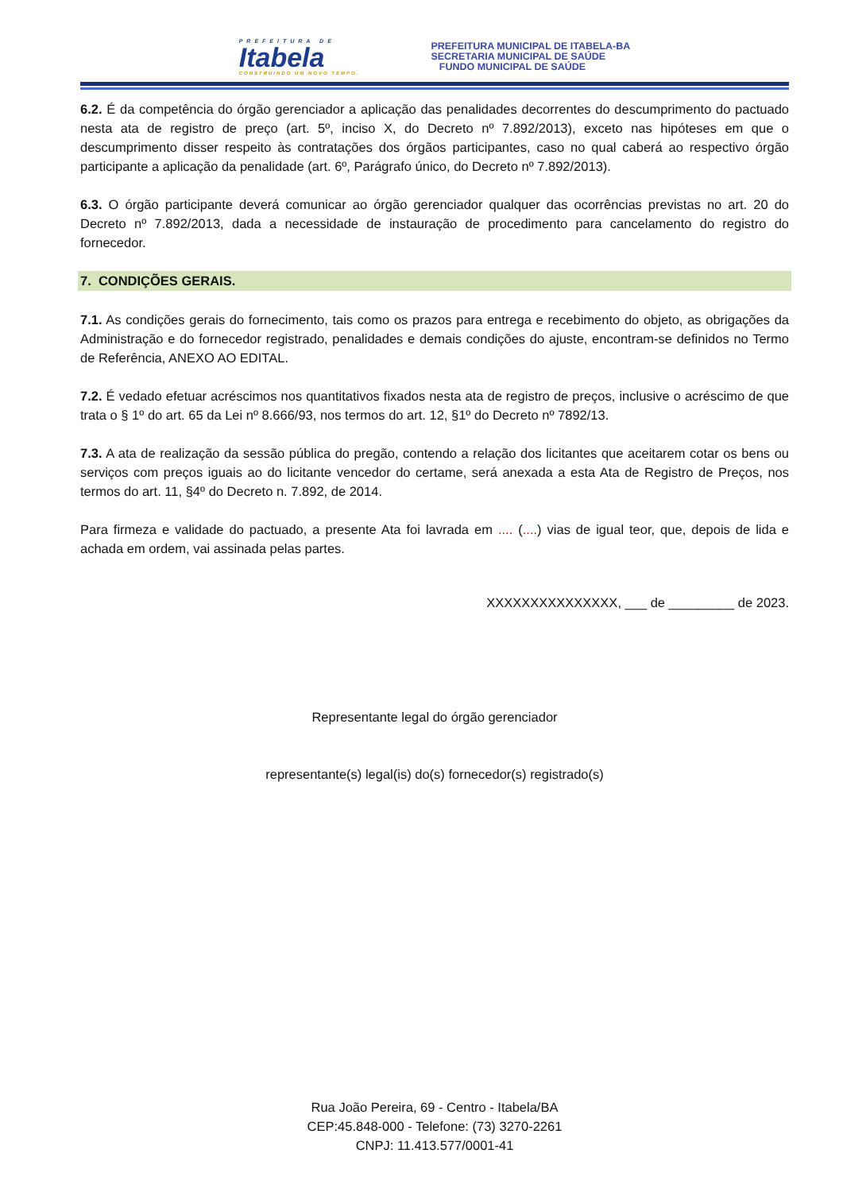PREFEITURA DE
Itabela
CONSTRUINDO UM NOVO TEMPO.
PREFEITURA MUNICIPAL DE ITABELA-BA
SECRETARIA MUNICIPAL DE SAÚDE
FUNDO MUNICIPAL DE SAÚDE
6.2. É da competência do órgão gerenciador a aplicação das penalidades decorrentes do descumprimento do pactuado nesta ata de registro de preço (art. 5º, inciso X, do Decreto nº 7.892/2013), exceto nas hipóteses em que o descumprimento disser respeito às contratações dos órgãos participantes, caso no qual caberá ao respectivo órgão participante a aplicação da penalidade (art. 6º, Parágrafo único, do Decreto nº 7.892/2013).
6.3. O órgão participante deverá comunicar ao órgão gerenciador qualquer das ocorrências previstas no art. 20 do Decreto nº 7.892/2013, dada a necessidade de instauração de procedimento para cancelamento do registro do fornecedor.
7. CONDIÇÕES GERAIS.
7.1. As condições gerais do fornecimento, tais como os prazos para entrega e recebimento do objeto, as obrigações da Administração e do fornecedor registrado, penalidades e demais condições do ajuste, encontram-se definidos no Termo de Referência, ANEXO AO EDITAL.
7.2. É vedado efetuar acréscimos nos quantitativos fixados nesta ata de registro de preços, inclusive o acréscimo de que trata o § 1º do art. 65 da Lei nº 8.666/93, nos termos do art. 12, §1º do Decreto nº 7892/13.
7.3. A ata de realização da sessão pública do pregão, contendo a relação dos licitantes que aceitarem cotar os bens ou serviços com preços iguais ao do licitante vencedor do certame, será anexada a esta Ata de Registro de Preços, nos termos do art. 11, §4º do Decreto n. 7.892, de 2014.
Para firmeza e validade do pactuado, a presente Ata foi lavrada em .... (....) vias de igual teor, que, depois de lida e achada em ordem, vai assinada pelas partes.
XXXXXXXXXXXXXXX, ___ de _________ de 2023.
Representante legal do órgão gerenciador
representante(s) legal(is) do(s) fornecedor(s) registrado(s)
Rua João Pereira, 69 - Centro - Itabela/BA
CEP:45.848-000 - Telefone: (73) 3270-2261
CNPJ: 11.413.577/0001-41